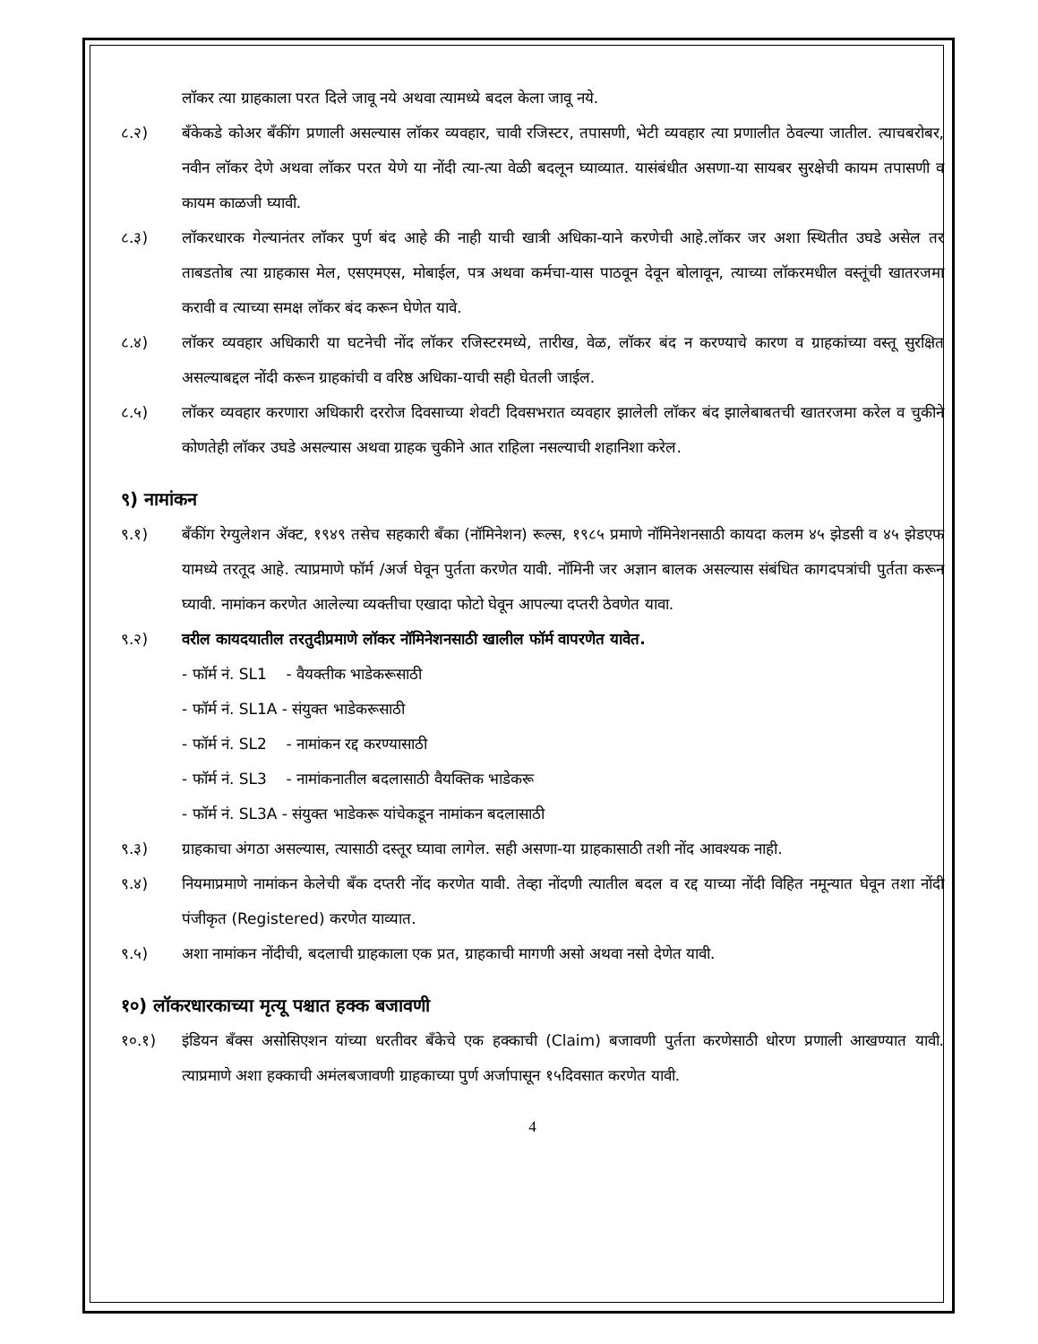लॉकर त्या ग्राहकाला परत दिले जावू नये अथवा त्यामध्ये बदल केला जावू नये.
८.२) बँकेकडे कोअर बँकींग प्रणाली असल्यास लॉकर व्यवहार, चावी रजिस्टर, तपासणी, भेटी व्यवहार त्या प्रणालीत ठेवल्या जातील. त्याचबरोबर, नवीन लॉकर देणे अथवा लॉकर परत येणे या नोंदी त्या-त्या वेळी बदलून घ्याव्यात. यासंबंधीत असणा-या सायबर सुरक्षेची कायम तपासणी व कायम काळजी घ्यावी.
८.३) लॉकरधारक गेल्यानंतर लॉकर पुर्ण बंद आहे की नाही याची खात्री अधिका-याने करणेची आहे.लॉकर जर अशा स्थितीत उघडे असेल तर ताबडतोब त्या ग्राहकास मेल, एसएमएस, मोबाईल, पत्र अथवा कर्मचा-यास पाठवून देवून बोलावून, त्याच्या लॉकरमधील वस्तूंची खातरजमा करावी व त्याच्या समक्ष लॉकर बंद करून घेणेत यावे.
८.४) लॉकर व्यवहार अधिकारी या घटनेची नोंद लॉकर रजिस्टरमध्ये, तारीख, वेळ, लॉकर बंद न करण्याचे कारण व ग्राहकांच्या वस्तू सुरक्षित असल्याबद्दल नोंदी करून ग्राहकांची व वरिष्ठ अधिका-याची सही घेतली जाईल.
८.५) लॉकर व्यवहार करणारा अधिकारी दररोज दिवसाच्या शेवटी दिवसभरात व्यवहार झालेली लॉकर बंद झालेबाबतची खातरजमा करेल व चुकीने कोणतेही लॉकर उघडे असल्यास अथवा ग्राहक चुकीने आत राहिला नसल्याची शहानिशा करेल.
९) नामांकन
९.१) बँकींग रेग्युलेशन ॲक्ट, १९४९ तसेच सहकारी बँका (नॉमिनेशन) रूल्स, १९८५ प्रमाणे नॉमिनेशनसाठी कायदा कलम ४५ झेडसी व ४५ झेडएफ यामध्ये तरतूद आहे. त्याप्रमाणे फॉर्म /अर्ज घेवून पुर्तता करणेत यावी. नॉमिनी जर अज्ञान बालक असल्यास संबंधित कागदपत्रांची पुर्तता करून घ्यावी. नामांकन करणेत आलेल्या व्यक्तीचा एखादा फोटो घेवून आपल्या दप्तरी ठेवणेत यावा.
९.२) वरील कायदयातील तरतुदीप्रमाणे लॉकर नॉमिनेशनसाठी खालील फॉर्म वापरणेत यावेत.
- फॉर्म नं. SL1 - वैयक्तीक भाडेकरूसाठी
- फॉर्म नं. SL1A - संयुक्त भाडेकरूसाठी
- फॉर्म नं. SL2 - नामांकन रद्द करण्यासाठी
- फॉर्म नं. SL3 - नामांकनातील बदलासाठी वैयक्तिक भाडेकरू
- फॉर्म नं. SL3A - संयुक्त भाडेकरू यांचेकडून नामांकन बदलासाठी
९.३) ग्राहकाचा अंगठा असल्यास, त्यासाठी दस्तूर घ्यावा लागेल. सही असणा-या ग्राहकासाठी तशी नोंद आवश्यक नाही.
९.४) नियमाप्रमाणे नामांकन केलेची बँक दप्तरी नोंद करणेत यावी. तेव्हा नोंदणी त्यातील बदल व रद्द याच्या नोंदी विहित नमून्यात घेवून तशा नोंदी पंजीकृत (Registered) करणेत याव्यात.
९.५) अशा नामांकन नोंदीची, बदलाची ग्राहकाला एक प्रत, ग्राहकाची मागणी असो अथवा नसो देणेत यावी.
१०) लॉकरधारकाच्या मृत्यू पश्चात हक्क बजावणी
१०.१) इंडियन बँक्स असोसिएशन यांच्या धरतीवर बँकेचे एक हक्काची (Claim) बजावणी पुर्तता करणेसाठी धोरण प्रणाली आखण्यात यावी. त्याप्रमाणे अशा हक्काची अमंलबजावणी ग्राहकाच्या पुर्ण अर्जापासून १५दिवसात करणेत यावी.
4